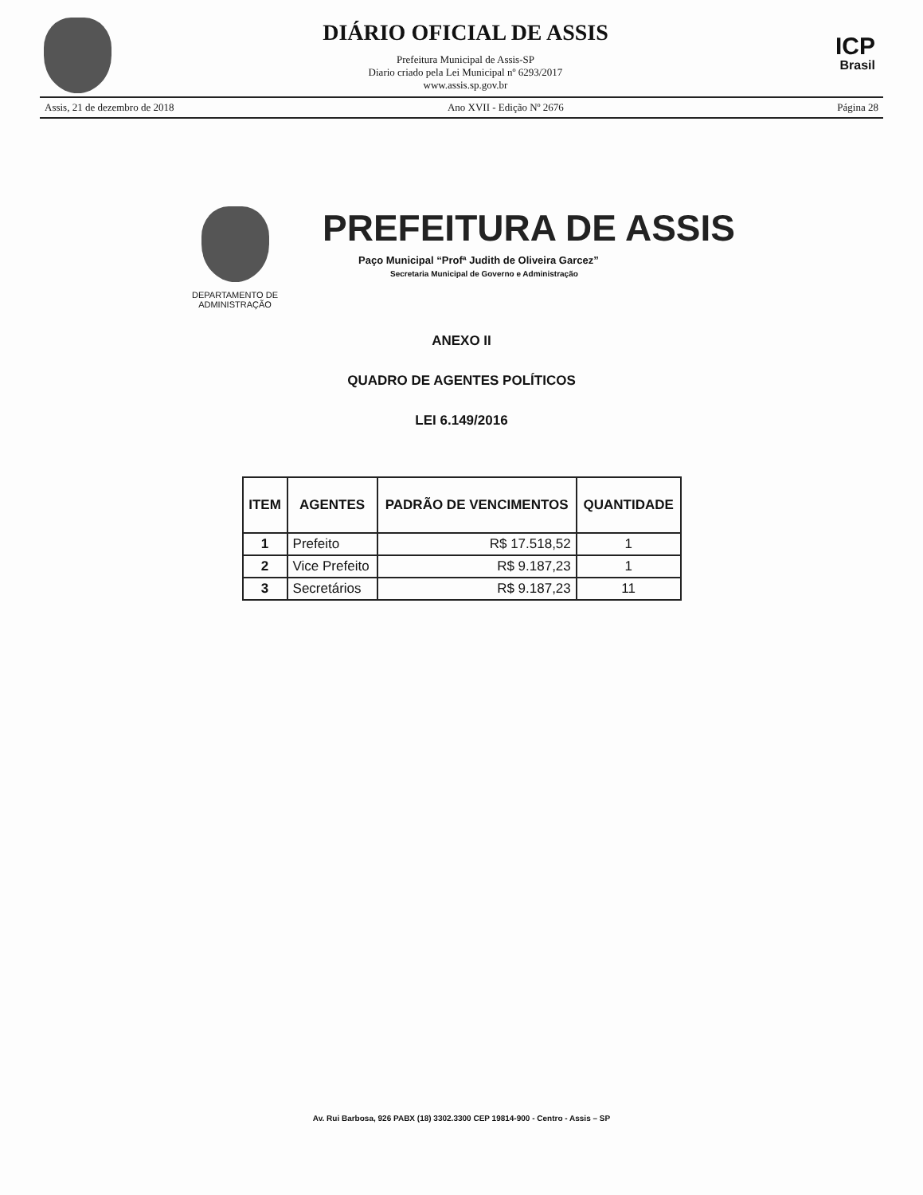DIÁRIO OFICIAL DE ASSIS
Prefeitura Municipal de Assis-SP
Diario criado pela Lei Municipal nº 6293/2017
www.assis.sp.gov.br
ICP
Brasil
Assis, 21 de dezembro de 2018 Ano XVII - Edição Nº 2676 Página 28
DEPARTAMENTO DE ADMINISTRAÇÃO
PREFEITURA DE ASSIS
Paço Municipal “Profª Judith de Oliveira Garcez”
Secretaria Municipal de Governo e Administração
ANEXO II
QUADRO DE AGENTES POLÍTICOS
LEI 6.149/2016
| ITEM | AGENTES | PADRÃO DE VENCIMENTOS | QUANTIDADE |
| --- | --- | --- | --- |
| 1 | Prefeito | R$ 17.518,52 | 1 |
| 2 | Vice Prefeito | R$ 9.187,23 | 1 |
| 3 | Secretários | R$ 9.187,23 | 11 |
Av. Rui Barbosa, 926 PABX (18) 3302.3300 CEP 19814-900 - Centro - Assis – SP